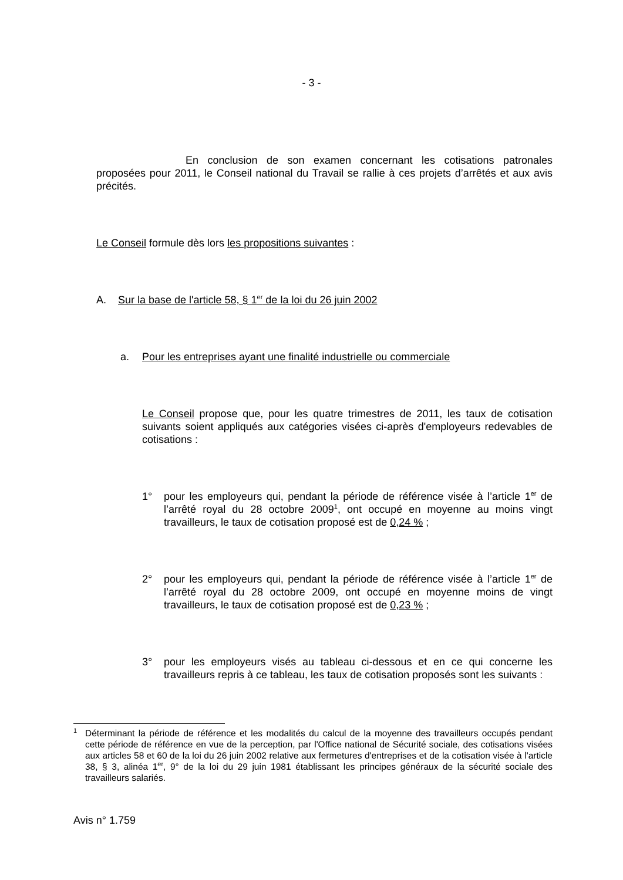- 3 -
En conclusion de son examen concernant les cotisations patronales proposées pour 2011, le Conseil national du Travail se rallie à ces projets d’arrêtés et aux avis précités.
Le Conseil formule dès lors les propositions suivantes :
A. Sur la base de l'article 58, § 1<sup>er</sup> de la loi du 26 juin 2002
a. Pour les entreprises ayant une finalité industrielle ou commerciale
Le Conseil propose que, pour les quatre trimestres de 2011, les taux de cotisation suivants soient appliqués aux catégories visées ci-après d'employeurs redevables de cotisations :
1° pour les employeurs qui, pendant la période de référence visée à l’article 1<sup>er</sup> de l’arrêté royal du 28 octobre 2009<sup>1</sup>, ont occupé en moyenne au moins vingt travailleurs, le taux de cotisation proposé est de 0,24 % ;
2° pour les employeurs qui, pendant la période de référence visée à l’article 1<sup>er</sup> de l’arrêté royal du 28 octobre 2009, ont occupé en moyenne moins de vingt travailleurs, le taux de cotisation proposé est de 0,23 % ;
3° pour les employeurs visés au tableau ci-dessous et en ce qui concerne les travailleurs repris à ce tableau, les taux de cotisation proposés sont les suivants :
<sup>1</sup> Déterminant la période de référence et les modalités du calcul de la moyenne des travailleurs occupés pendant cette période de référence en vue de la perception, par l'Office national de Sécurité sociale, des cotisations visées aux articles 58 et 60 de la loi du 26 juin 2002 relative aux fermetures d'entreprises et de la cotisation visée à l'article 38, § 3, alinéa 1<sup>er</sup>, 9° de la loi du 29 juin 1981 établissant les principes généraux de la sécurité sociale des travailleurs salariés.
Avis n° 1.759